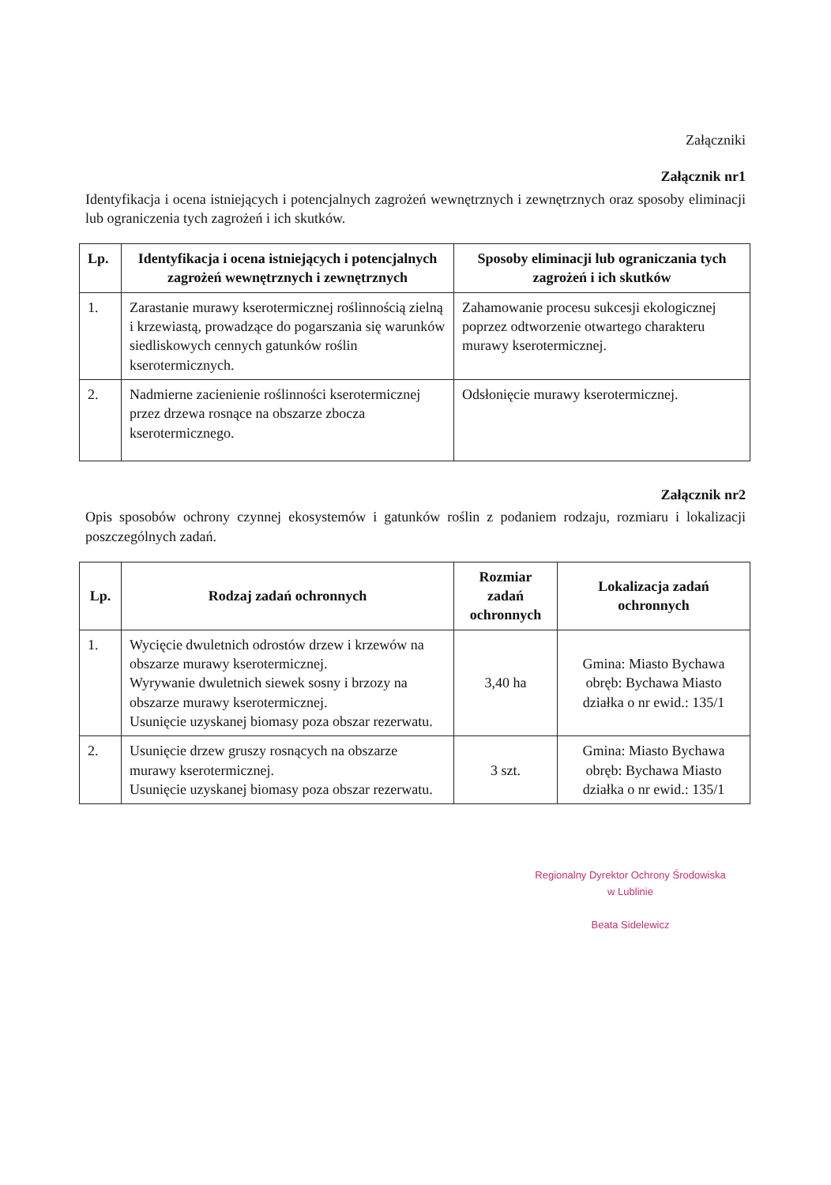Załączniki
Załącznik nr1
Identyfikacja i ocena istniejących i potencjalnych zagrożeń wewnętrznych i zewnętrznych oraz sposoby eliminacji lub ograniczenia tych zagrożeń i ich skutków.
| Lp. | Identyfikacja i ocena istniejących i potencjalnych zagrożeń wewnętrznych i zewnętrznych | Sposoby eliminacji lub ograniczania tych zagrożeń i ich skutków |
| --- | --- | --- |
| 1. | Zarastanie murawy kserotermicznej roślinnością zielną i krzewiastą, prowadzące do pogarszania się warunków siedliskowych cennych gatunków roślin kserotermicznych. | Zahamowanie procesu sukcesji ekologicznej poprzez odtworzenie otwartego charakteru murawy kserotermicznej. |
| 2. | Nadmierne zacienienie roślinności kserotermicznej przez drzewa rosnące na obszarze zbocza kserotermicznego. | Odsłonięcie murawy kserotermicznej. |
Załącznik nr2
Opis sposobów ochrony czynnej ekosystemów i gatunków roślin z podaniem rodzaju, rozmiaru i lokalizacji poszczególnych zadań.
| Lp. | Rodzaj zadań ochronnych | Rozmiar zadań ochronnych | Lokalizacja zadań ochronnych |
| --- | --- | --- | --- |
| 1. | Wycięcie dwuletnich odrostów drzew i krzewów na obszarze murawy kserotermicznej. Wyrywanie dwuletnich siewek sosny i brzozy na obszarze murawy kserotermicznej. Usunięcie uzyskanej biomasy poza obszar rezerwatu. | 3,40 ha | Gmina: Miasto Bychawa obręb: Bychawa Miasto działka o nr ewid.: 135/1 |
| 2. | Usunięcie drzew gruszy rosnących na obszarze murawy kserotermicznej. Usunięcie uzyskanej biomasy poza obszar rezerwatu. | 3 szt. | Gmina: Miasto Bychawa obręb: Bychawa Miasto działka o nr ewid.: 135/1 |
Regionalny Dyrektor Ochrony Środowiska
w Lublinie
Beata Sidelewicz